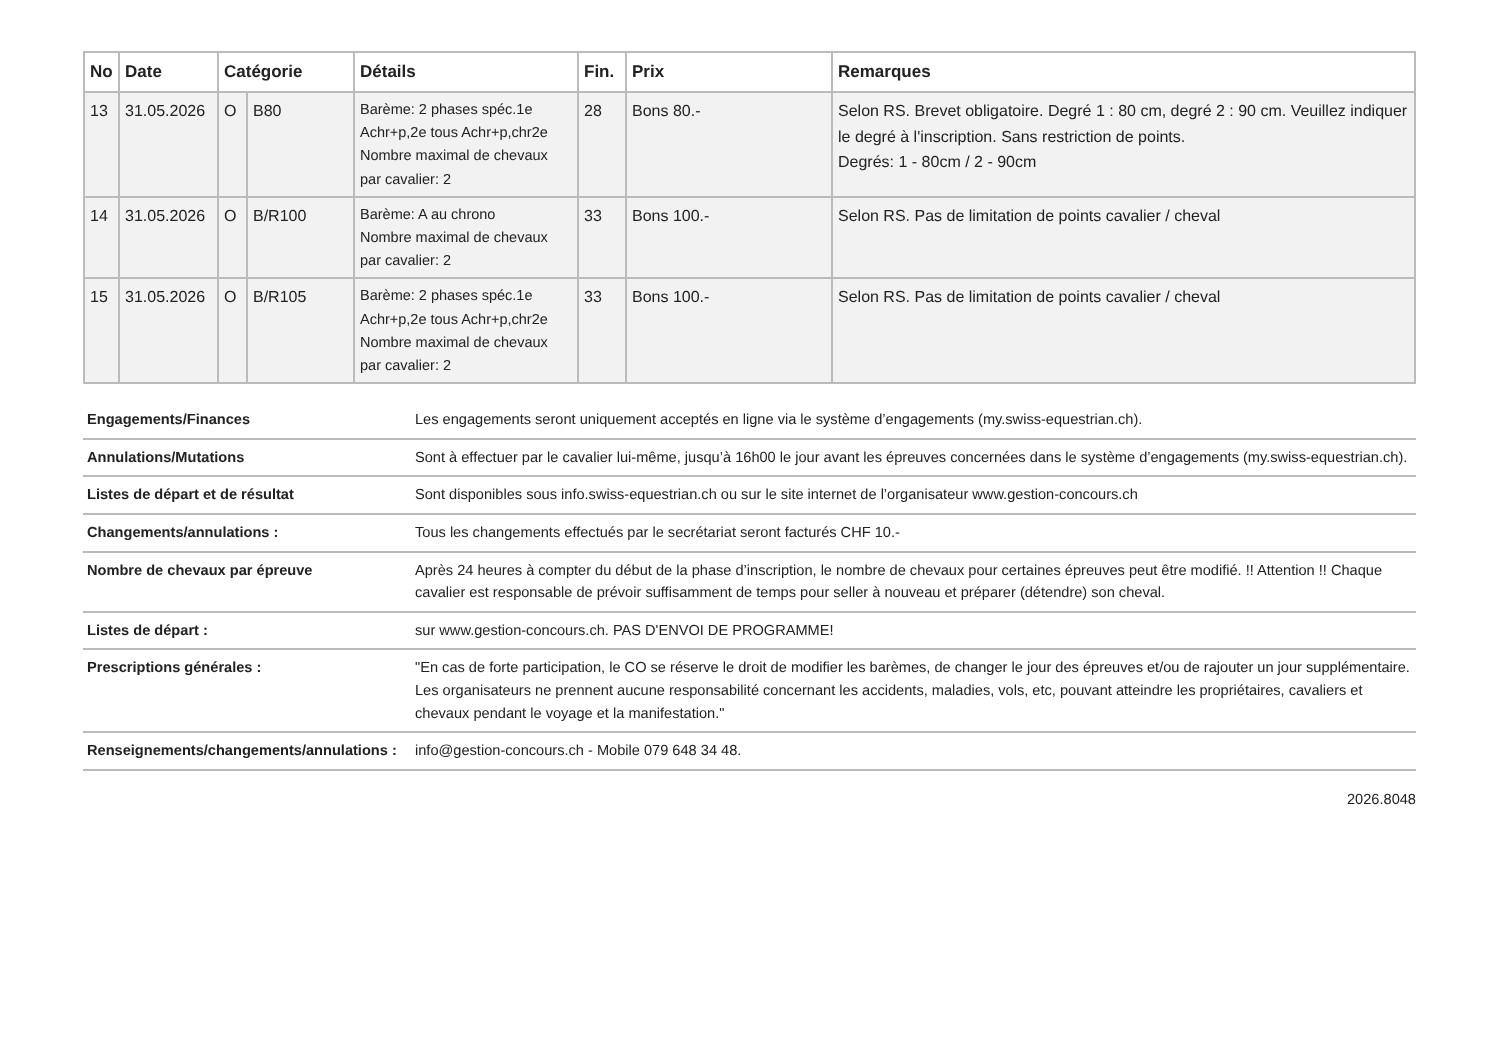| No | Date | Catégorie | | Détails | Fin. | Prix | Remarques |
| --- | --- | --- | --- | --- | --- | --- | --- |
| 13 | 31.05.2026 | O | B80 | Barème: 2 phases spéc.1e Achr+p,2e tous Achr+p,chr2e Nombre maximal de chevaux par cavalier: 2 | 28 | Bons 80.- | Selon RS. Brevet obligatoire. Degré 1 : 80 cm, degré 2 : 90 cm. Veuillez indiquer le degré à l'inscription. Sans restriction de points. Degrés: 1 - 80cm / 2 - 90cm |
| 14 | 31.05.2026 | O | B/R100 | Barème: A au chrono Nombre maximal de chevaux par cavalier: 2 | 33 | Bons 100.- | Selon RS. Pas de limitation de points cavalier / cheval |
| 15 | 31.05.2026 | O | B/R105 | Barème: 2 phases spéc.1e Achr+p,2e tous Achr+p,chr2e Nombre maximal de chevaux par cavalier: 2 | 33 | Bons 100.- | Selon RS. Pas de limitation de points cavalier / cheval |
| Engagements/Finances | Les engagements seront uniquement acceptés en ligne via le système d’engagements (my.swiss-equestrian.ch). |
| Annulations/Mutations | Sont à effectuer par le cavalier lui-même, jusqu’à 16h00 le jour avant les épreuves concernées dans le système d’engagements (my.swiss-equestrian.ch). |
| Listes de départ et de résultat | Sont disponibles sous info.swiss-equestrian.ch ou sur le site internet de l’organisateur www.gestion-concours.ch |
| Changements/annulations : | Tous les changements effectués par le secrétariat seront facturés CHF 10.- |
| Nombre de chevaux par épreuve | Après 24 heures à compter du début de la phase d’inscription, le nombre de chevaux pour certaines épreuves peut être modifié. !! Attention !! Chaque cavalier est responsable de prévoir suffisamment de temps pour seller à nouveau et préparer (détendre) son cheval. |
| Listes de départ : | sur www.gestion-concours.ch. PAS D'ENVOI DE PROGRAMME! |
| Prescriptions générales : | "En cas de forte participation, le CO se réserve le droit de modifier les barèmes, de changer le jour des épreuves et/ou de rajouter un jour supplémentaire. Les organisateurs ne prennent aucune responsabilité concernant les accidents, maladies, vols, etc, pouvant atteindre les propriétaires, cavaliers et chevaux pendant le voyage et la manifestation." |
| Renseignements/changements/annulations : | info@gestion-concours.ch - Mobile 079 648 34 48. |
2026.8048